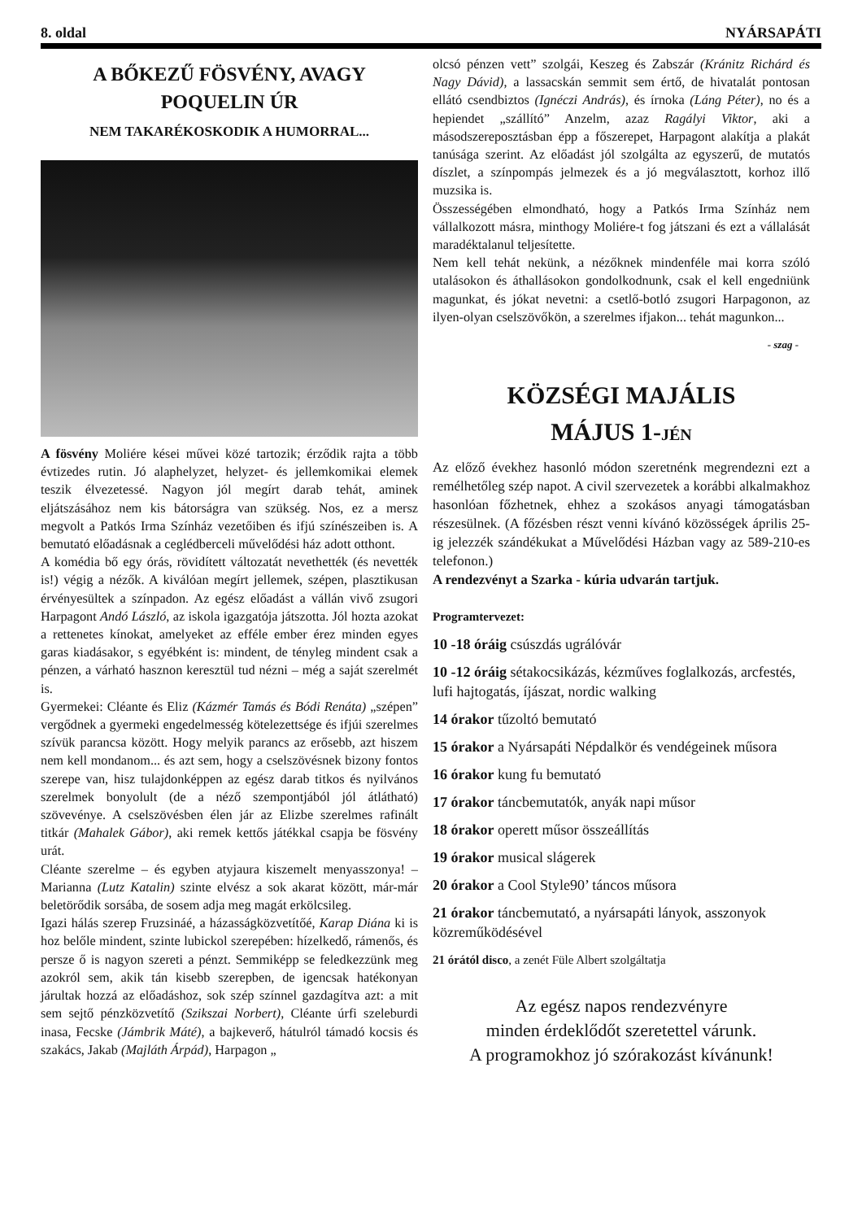8. oldal NYÁRSAPÁTI
A BŐKEZŰ FÖSVÉNY, AVAGY POQUELIN ÚR
NEM TAKARÉKOSKODIK A HUMORRAL...
A fösvény Moliére kései művei közé tartozik; érződik rajta a több évtizedes rutin. Jó alaphelyzet, helyzet- és jellemkomikai elemek teszik élvezetessé. Nagyon jól megírt darab tehát, aminek eljátszásához nem kis bátorságra van szükség. Nos, ez a mersz megvolt a Patkós Irma Színház vezetőiben és ifjú színészeiben is. A bemutató előadásnak a ceglédberceli művelődési ház adott otthont.
A komédia bő egy órás, rövidített változatát nevethették (és nevették is!) végig a nézők. A kiválóan megírt jellemek, szépen, plasztikusan érvényesültek a színpadon. Az egész előadást a vállán vivő zsugori Harpagont Andó László, az iskola igazgatója játszotta. Jól hozta azokat a rettenetes kínokat, amelyeket az efféle ember érez minden egyes garas kiadásakor, s egyébként is: mindent, de tényleg mindent csak a pénzen, a várható hasznon keresztül tud nézni – még a saját szerelmét is.
Gyermekei: Cléante és Eliz (Kázmér Tamás és Bódi Renáta) „szépen” vergődnek a gyermeki engedelmesség kötelezettsége és ifjúi szerelmes szívük parancsa között. Hogy melyik parancs az erősebb, azt hiszem nem kell mondanom... és azt sem, hogy a cselszövésnek bizony fontos szerepe van, hisz tulajdonképpen az egész darab titkos és nyilvános szerelmek bonyolult (de a néző szempontjából jól átlátható) szövevénye. A cselszövésben élen jár az Elizbe szerelmes rafinált titkár (Mahalek Gábor), aki remek kettős játékkal csapja be fösvény urát.
Cléante szerelme – és egyben atyjaura kiszemelt menyasszonya! – Marianna (Lutz Katalin) szinte elvész a sok akarat között, már-már beletörődik sorsába, de sosem adja meg magát erkölcsileg.
Igazi hálás szerep Fruzsináé, a házasságközvetítőé, Karap Diána ki is hoz belőle mindent, szinte lubickol szerepében: hízelkedő, rámenős, és persze ő is nagyon szereti a pénzt. Semmiképp se feledkezzünk meg azokról sem, akik tán kisebb szerepben, de igencsak hatékonyan járultak hozzá az előadáshoz, sok szép színnel gazdagítva azt: a mit sem sejtő pénzközvetítő (Szikszai Norbert), Cléante úrfi szeleburdi inasa, Fecske (Jámbrik Máté), a bajkeverő, hátulról támadó kocsis és szakács, Jakab (Majláth Árpád), Harpagon „
olcsó pénzen vett” szolgái, Keszeg és Zabszár (Kránitz Richárd és Nagy Dávid), a lassacskán semmit sem értő, de hivatalát pontosan ellátó csendbiztos (Ignéczi András), és írnoka (Láng Péter), no és a hepiendet „szállító” Anzelm, azaz Ragályi Viktor, aki a másodszereposztásban épp a főszerepet, Harpagont alakítja a plakát tanúsága szerint. Az előadást jól szolgálta az egyszerű, de mutatós díszlet, a színpompás jelmezek és a jó megválasztott, korhoz illő muzsika is.
Összességében elmondható, hogy a Patkós Irma Színház nem vállalkozott másra, minthogy Moliére-t fog játszani és ezt a vállalását maradéktalanul teljesítette.
Nem kell tehát nekünk, a nézőknek mindenféle mai korra szóló utalásokon és áthallásokon gondolkodnunk, csak el kell engedniünk magunkat, és jókat nevetni: a csetlő-botló zsugori Harpagonon, az ilyen-olyan cselszövőkön, a szerelmes ifjakon... tehát magunkon...
- szag -
KÖZSÉGI MAJÁLIS
MÁJUS 1-JÉN
Az előző évekhez hasonló módon szeretnénk megrendezni ezt a remélhetőleg szép napot. A civil szervezetek a korábbi alkalmakhoz hasonlóan főzhetnek, ehhez a szokásos anyagi támogatásban részesülnek. (A főzésben részt venni kívánó közösségek április 25-ig jelezzék szándékukat a Művelődési Házban vagy az 589-210-es telefonon.)
A rendezvényt a Szarka - kúria udvarán tartjuk.
Programtervezet:
10 -18 óráig csúszdás ugrálóvár
10 -12 óráig sétakocsikázás, kézműves foglalkozás, arcfestés, lufi hajtogatás, íjászat, nordic walking
14 órakor tűzoltó bemutató
15 órakor a Nyársapáti Népdalkör és vendégeinek műsora
16 órakor kung fu bemutató
17 órakor táncbemutatók, anyák napi műsor
18 órakor operett műsor összeállítás
19 órakor musical slágerek
20 órakor a Cool Style90’ táncos műsora
21 órakor táncbemutató, a nyársapáti lányok, asszonyok közreműködésével
21 órától disco, a zenét Füle Albert szolgáltatja
Az egész napos rendezvényre
minden érdeklődőt szeretettel várunk.
A programokhoz jó szórakozást kívánunk!